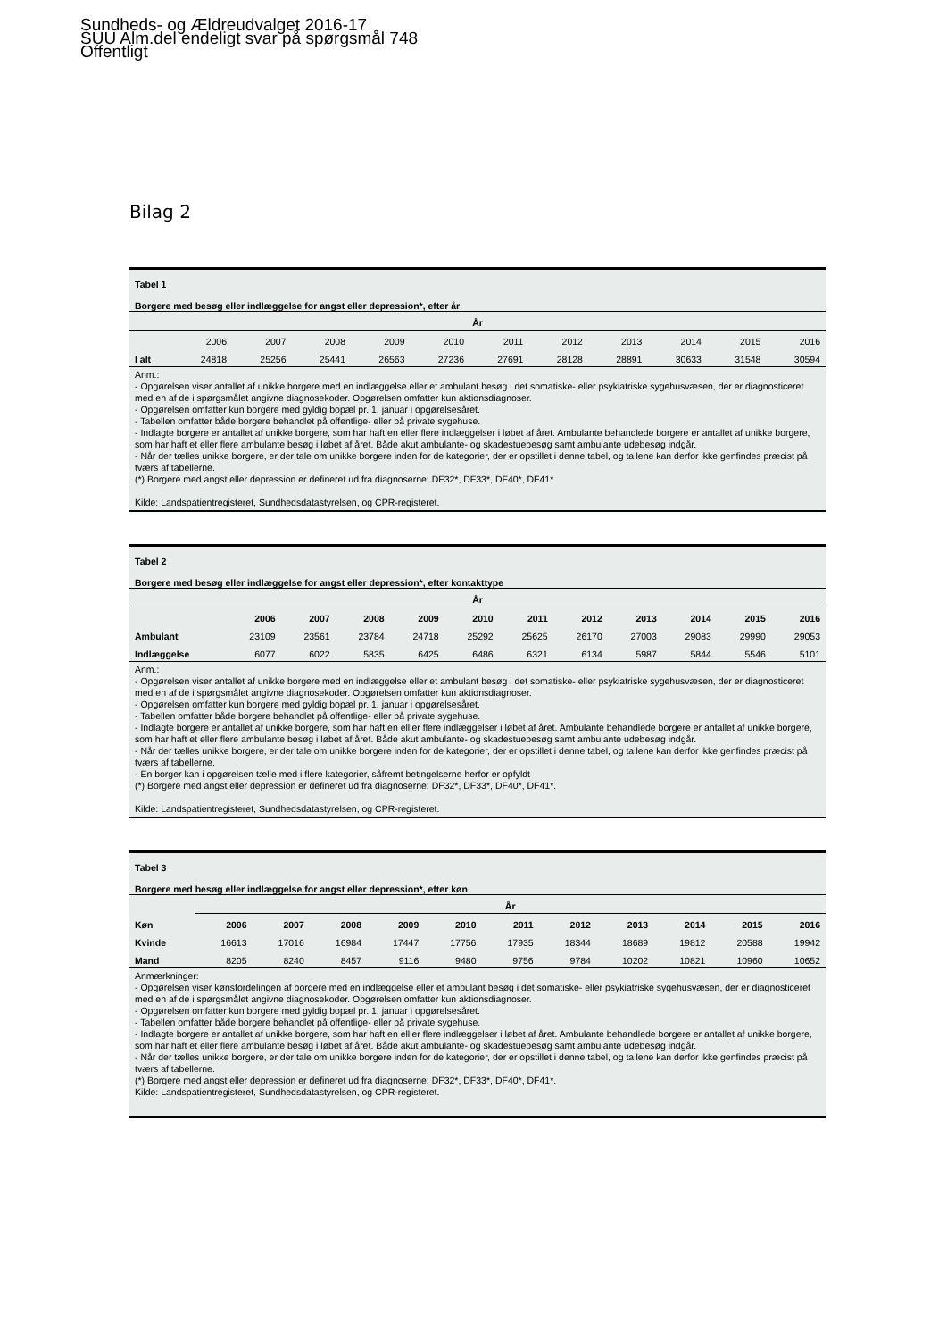Sundheds- og Ældreudvalget 2016-17
SUU Alm.del endeligt svar på spørgsmål 748
Offentligt
Bilag 2
Tabel 1
Borgere med besøg eller indlæggelse for angst eller depression*, efter år
| År | | | | | | | | | | | |
| --- | --- | --- | --- | --- | --- | --- | --- | --- | --- | --- | --- |
| | 2006 | 2007 | 2008 | 2009 | 2010 | 2011 | 2012 | 2013 | 2014 | 2015 | 2016 |
| I alt | 24818 | 25256 | 25441 | 26563 | 27236 | 27691 | 28128 | 28891 | 30633 | 31548 | 30594 |
Anm.:
- Opgørelsen viser antallet af unikke borgere med en indlæggelse eller et ambulant besøg i det somatiske- eller psykiatriske sygehusvæsen, der er diagnosticeret med en af de i spørgsmålet angivne diagnosekoder. Opgørelsen omfatter kun aktionsdiagnoser.
- Opgørelsen omfatter kun borgere med gyldig bopæl pr. 1. januar i opgørelsesåret.
- Tabellen omfatter både borgere behandlet på offentlige- eller på private sygehuse.
- Indlagte borgere er antallet af unikke borgere, som har haft en eller flere indlæggelser i løbet af året. Ambulante behandlede borgere er antallet af unikke borgere, som har haft et eller flere ambulante besøg i løbet af året. Både akut ambulante- og skadestuebesøg samt ambulante udebesøg indgår.
- Når der tælles unikke borgere, er der tale om unikke borgere inden for de kategorier, der er opstillet i denne tabel, og tallene kan derfor ikke genfindes præcist på tværs af tabellerne.
(*) Borgere med angst eller depression er defineret ud fra diagnoserne: DF32*, DF33*, DF40*, DF41*.
Kilde: Landspatientregisteret, Sundhedsdatastyrelsen, og CPR-registeret.
Tabel 2
Borgere med besøg eller indlæggelse for angst eller depression*, efter kontakttype
| År | | | | | | | | | | | |
| --- | --- | --- | --- | --- | --- | --- | --- | --- | --- | --- | --- |
| | 2006 | 2007 | 2008 | 2009 | 2010 | 2011 | 2012 | 2013 | 2014 | 2015 | 2016 |
| Ambulant | 23109 | 23561 | 23784 | 24718 | 25292 | 25625 | 26170 | 27003 | 29083 | 29990 | 29053 |
| Indlæggelse | 6077 | 6022 | 5835 | 6425 | 6486 | 6321 | 6134 | 5987 | 5844 | 5546 | 5101 |
Anm.:
- Opgørelsen viser antallet af unikke borgere med en indlæggelse eller et ambulant besøg i det somatiske- eller psykiatriske sygehusvæsen, der er diagnosticeret med en af de i spørgsmålet angivne diagnosekoder. Opgørelsen omfatter kun aktionsdiagnoser.
- Opgørelsen omfatter kun borgere med gyldig bopæl pr. 1. januar i opgørelsesåret.
- Tabellen omfatter både borgere behandlet på offentlige- eller på private sygehuse.
- Indlagte borgere er antallet af unikke borgere, som har haft en elller flere indlæggelser i løbet af året. Ambulante behandlede borgere er antallet af unikke borgere, som har haft et eller flere ambulante besøg i løbet af året. Både akut ambulante- og skadestuebesøg samt ambulante udebesøg indgår.
- Når der tælles unikke borgere, er der tale om unikke borgere inden for de kategorier, der er opstillet i denne tabel, og tallene kan derfor ikke genfindes præcist på tværs af tabellerne.
- En borger kan i opgørelsen tælle med i flere kategorier, såfremt betingelserne herfor er opfyldt
(*) Borgere med angst eller depression er defineret ud fra diagnoserne: DF32*, DF33*, DF40*, DF41*.
Kilde: Landspatientregisteret, Sundhedsdatastyrelsen, og CPR-registeret.
Tabel 3
Borgere med besøg eller indlæggelse for angst eller depression*, efter køn
| | År | | | | | | | | | | |
| --- | --- | --- | --- | --- | --- | --- | --- | --- | --- | --- | --- |
| Køn | 2006 | 2007 | 2008 | 2009 | 2010 | 2011 | 2012 | 2013 | 2014 | 2015 | 2016 |
| Kvinde | 16613 | 17016 | 16984 | 17447 | 17756 | 17935 | 18344 | 18689 | 19812 | 20588 | 19942 |
| Mand | 8205 | 8240 | 8457 | 9116 | 9480 | 9756 | 9784 | 10202 | 10821 | 10960 | 10652 |
Anmærkninger:
- Opgørelsen viser kønsfordelingen af borgere med en indlæggelse eller et ambulant besøg i det somatiske- eller psykiatriske sygehusvæsen, der er diagnosticeret med en af de i spørgsmålet angivne diagnosekoder. Opgørelsen omfatter kun aktionsdiagnoser.
- Opgørelsen omfatter kun borgere med gyldig bopæl pr. 1. januar i opgørelsesåret.
- Tabellen omfatter både borgere behandlet på offentlige- eller på private sygehuse.
- Indlagte borgere er antallet af unikke borgere, som har haft en elller flere indlæggelser i løbet af året. Ambulante behandlede borgere er antallet af unikke borgere, som har haft et eller flere ambulante besøg i løbet af året. Både akut ambulante- og skadestuebesøg samt ambulante udebesøg indgår.
- Når der tælles unikke borgere, er der tale om unikke borgere inden for de kategorier, der er opstillet i denne tabel, og tallene kan derfor ikke genfindes præcist på tværs af tabellerne.
(*) Borgere med angst eller depression er defineret ud fra diagnoserne: DF32*, DF33*, DF40*, DF41*.
Kilde: Landspatientregisteret, Sundhedsdatastyrelsen, og CPR-registeret.